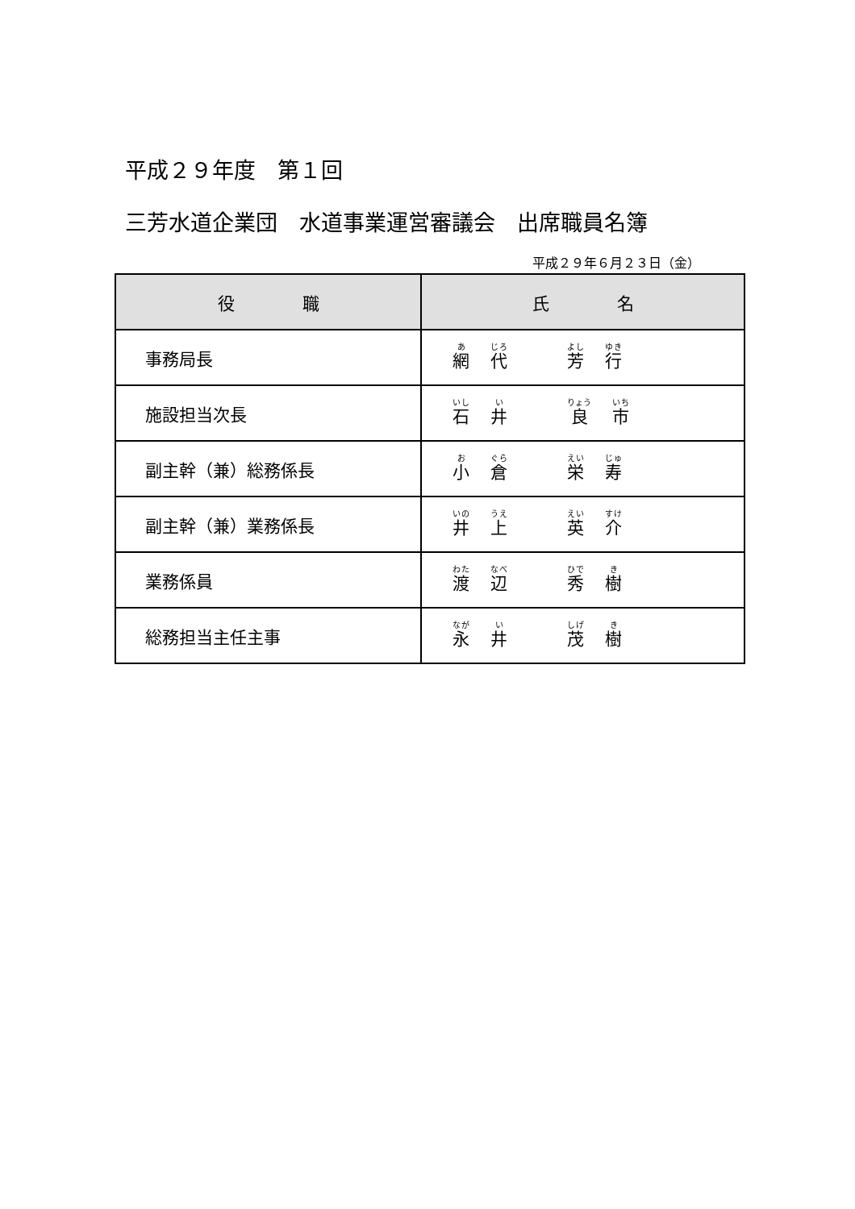平成２９年度　第１回
三芳水道企業団　水道事業運営審議会　出席職員名簿
平成２９年６月２３日（金）
| 役 職 | 氏 名 |
| --- | --- |
| 事務局長 | 網 代 芳 行 |
| 施設担当次長 | 石 井 良 市 |
| 副主幹（兼）総務係長 | 小 倉 栄 寿 |
| 副主幹（兼）業務係長 | 井 上 英 介 |
| 業務係員 | 渡 辺 秀 樹 |
| 総務担当主任主事 | 永 井 茂 樹 |